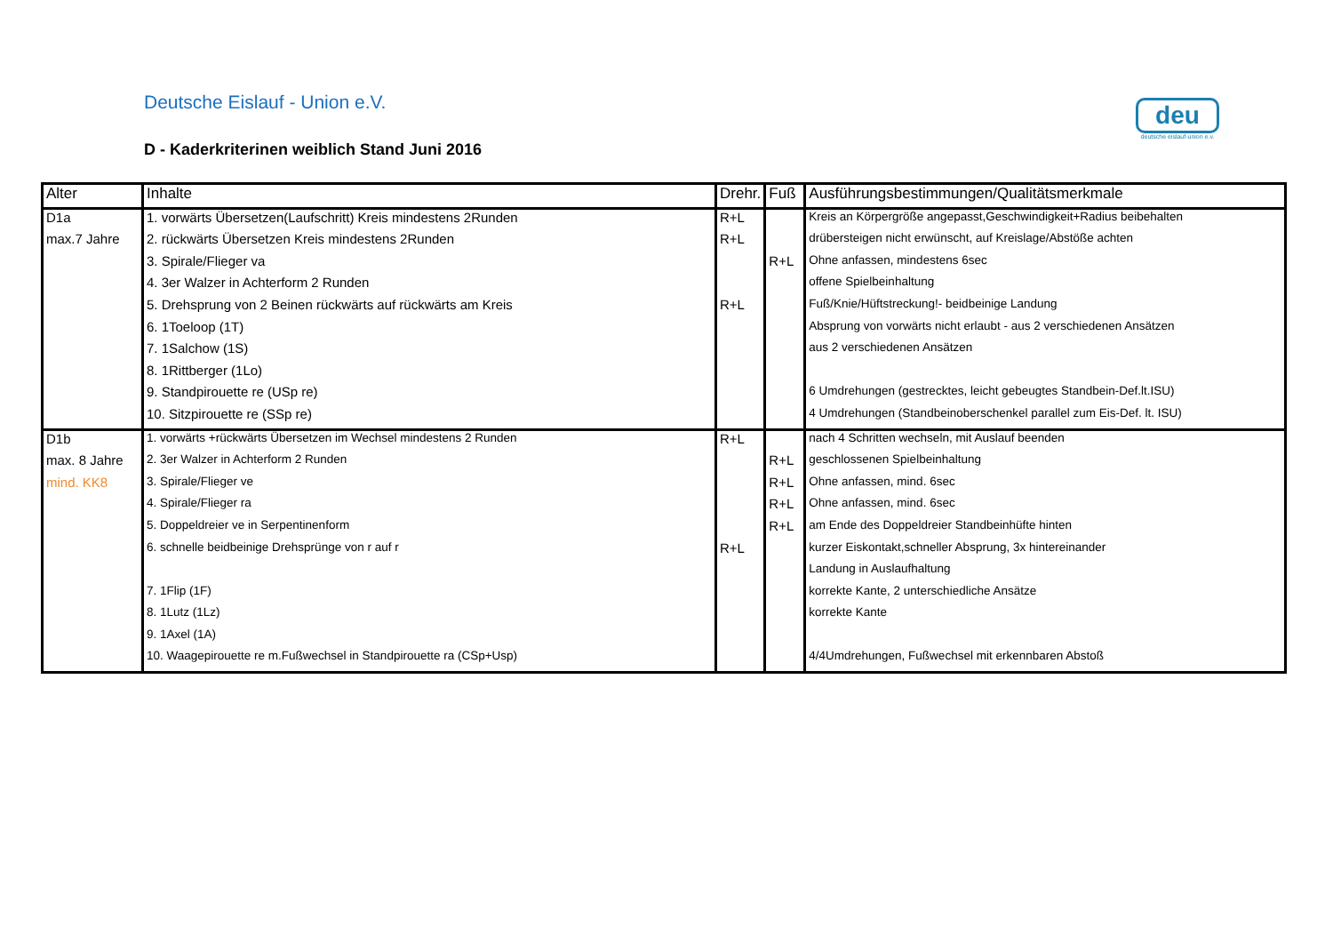Deutsche Eislauf - Union e.V.
D - Kaderkriterinen weiblich Stand Juni 2016
deu
deutsche eislauf-union e.v.
| Alter | Inhalte | Drehr. | Fuß | Ausführungsbestimmungen/Qualitätsmerkmale |
| --- | --- | --- | --- | --- |
| D1a | 1. vorwärts Übersetzen(Laufschritt) Kreis mindestens 2Runden | R+L | | Kreis an Körpergröße angepasst,Geschwindigkeit+Radius beibehalten |
| max.7 Jahre | 2. rückwärts Übersetzen Kreis mindestens 2Runden | R+L | | drübersteigen nicht erwünscht, auf Kreislage/Abstöße achten |
| | 3. Spirale/Flieger va | | R+L | Ohne anfassen, mindestens 6sec |
| | 4. 3er Walzer in Achterform 2 Runden | | | offene Spielbeinhaltung |
| | 5. Drehsprung von 2 Beinen rückwärts auf rückwärts am Kreis | R+L | | Fuß/Knie/Hüftstreckung!- beidbeinige Landung |
| | 6. 1Toeloop (1T) | | | Absprung von vorwärts nicht erlaubt - aus 2 verschiedenen Ansätzen |
| | 7. 1Salchow (1S) | | | aus 2 verschiedenen Ansätzen |
| | 8. 1Rittberger (1Lo) | | | |
| | 9. Standpirouette re (USp re) | | | 6 Umdrehungen (gestrecktes, leicht gebeugtes Standbein-Def.lt.ISU) |
| | 10. Sitzpirouette re (SSp re) | | | 4 Umdrehungen (Standbeinoberschenkel parallel zum Eis-Def. lt. ISU) |
| D1b | 1. vorwärts +rückwärts Übersetzen im Wechsel mindestens 2 Runden | R+L | | nach 4 Schritten wechseln, mit Auslauf beenden |
| max. 8 Jahre | 2. 3er Walzer in Achterform 2 Runden | | R+L | geschlossenen Spielbeinhaltung |
| mind. KK8 | 3. Spirale/Flieger ve | | R+L | Ohne anfassen, mind. 6sec |
| | 4. Spirale/Flieger ra | | R+L | Ohne anfassen, mind. 6sec |
| | 5. Doppeldreier ve in Serpentinenform | | R+L | am Ende des Doppeldreier Standbeinhüfte hinten |
| | 6. schnelle beidbeinige Drehsprünge von r auf r | R+L | | kurzer Eiskontakt,schneller Absprung, 3x hintereinander |
| | | | | Landung in Auslaufhaltung |
| | 7. 1Flip (1F) | | | korrekte Kante, 2 unterschiedliche Ansätze |
| | 8. 1Lutz (1Lz) | | | korrekte Kante |
| | 9. 1Axel (1A) | | | |
| | 10. Waagepirouette re m.Fußwechsel in Standpirouette ra (CSp+Usp) | | | 4/4Umdrehungen, Fußwechsel mit erkennbaren Abstoß |